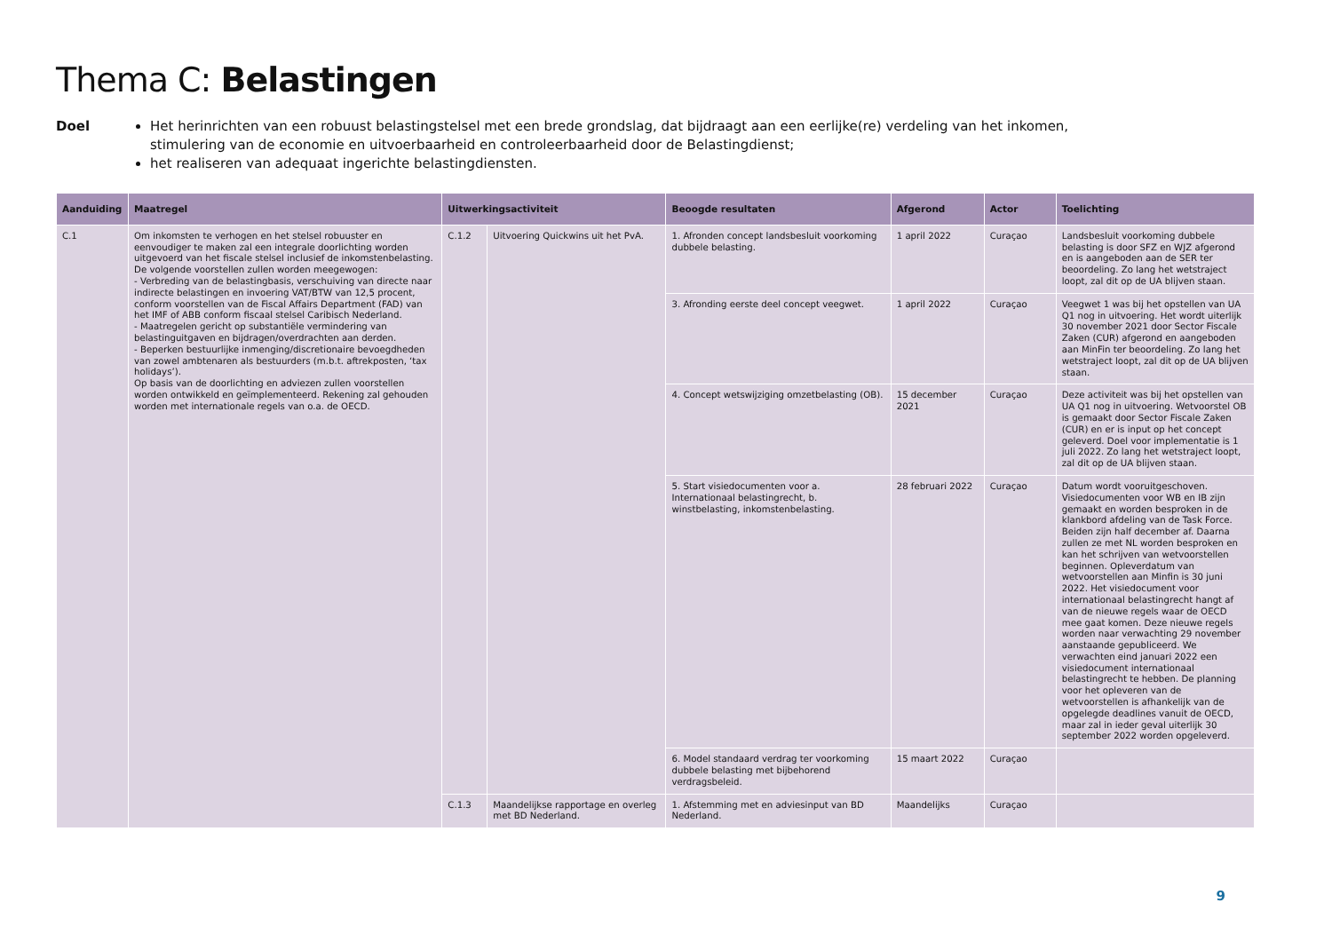Thema C: Belastingen
Doel Het herinrichten van een robuust belastingstelsel met een brede grondslag, dat bijdraagt aan een eerlijke(re) verdeling van het inkomen, stimulering van de economie en uitvoerbaarheid en controleerbaarheid door de Belastingdienst;
het realiseren van adequaat ingerichte belastingdiensten.
| Aanduiding | Maatregel | Uitwerkingsactiviteit | | Beoogde resultaten | Afgerond | Actor | Toelichting |
| --- | --- | --- | --- | --- | --- | --- | --- |
| C.1 | Om inkomsten te verhogen en het stelsel robuuster en eenvoudiger te maken zal een integrale doorlichting worden uitgevoerd van het fiscale stelsel inclusief de inkomstenbelasting. De volgende voorstellen zullen worden meegewogen: - Verbreding van de belastingbasis, verschuiving van directe naar indirecte belastingen en invoering VAT/BTW van 12,5 procent, conform voorstellen van de Fiscal Affairs Department (FAD) van het IMF of ABB conform fiscaal stelsel Caribisch Nederland. - Maatregelen gericht op substantiële vermindering van belastinguitgaven en bijdragen/overdrachten aan derden. - Beperken bestuurlijke inmenging/discretionaire bevoegdheden van zowel ambtenaren als bestuurders (m.b.t. aftrekposten, ‘tax holidays’). Op basis van de doorlichting en adviezen zullen voorstellen worden ontwikkeld en geïmplementeerd. Rekening zal gehouden worden met internationale regels van o.a. de OECD. | C.1.2 | Uitvoering Quickwins uit het PvA. | 1. Afronden concept landsbesluit voorkoming dubbele belasting. | 1 april 2022 | Curaçao | Landsbesluit voorkoming dubbele belasting is door SFZ en WJZ afgerond en is aangeboden aan de SER ter beoordeling. Zo lang het wetstraject loopt, zal dit op de UA blijven staan. |
| | | | | 3. Afronding eerste deel concept veegwet. | 1 april 2022 | Curaçao | Veegwet 1 was bij het opstellen van UA Q1 nog in uitvoering. Het wordt uiterlijk 30 november 2021 door Sector Fiscale Zaken (CUR) afgerond en aangeboden aan MinFin ter beoordeling. Zo lang het wetstraject loopt, zal dit op de UA blijven staan. |
| | | | | 4. Concept wetswijziging omzetbelasting (OB). | 15 december 2021 | Curaçao | Deze activiteit was bij het opstellen van UA Q1 nog in uitvoering. Wetvoorstel OB is gemaakt door Sector Fiscale Zaken (CUR) en er is input op het concept geleverd. Doel voor implementatie is 1 juli 2022. Zo lang het wetstraject loopt, zal dit op de UA blijven staan. |
| | | | | 5. Start visiedocumenten voor a. Internationaal belastingrecht, b. winstbelasting, inkomstenbelasting. | 28 februari 2022 | Curaçao | Datum wordt vooruitgeschoven. Visiedocumenten voor WB en IB zijn gemaakt en worden besproken in de klankbord afdeling van de Task Force. Beiden zijn half december af. Daarna zullen ze met NL worden besproken en kan het schrijven van wetvoorstellen beginnen. Opleverdatum van wetvoorstellen aan Minfin is 30 juni 2022. Het visiedocument voor internationaal belastingrecht hangt af van de nieuwe regels waar de OECD mee gaat komen. Deze nieuwe regels worden naar verwachting 29 november aanstaande gepubliceerd. We verwachten eind januari 2022 een visiedocument internationaal belastingrecht te hebben. De planning voor het opleveren van de wetvoorstellen is afhankelijk van de opgelegde deadlines vanuit de OECD, maar zal in ieder geval uiterlijk 30 september 2022 worden opgeleverd. |
| | | | | 6. Model standaard verdrag ter voorkoming dubbele belasting met bijbehorend verdragsbeleid. | 15 maart 2022 | Curaçao | |
| | | C.1.3 | Maandelijkse rapportage en overleg met BD Nederland. | 1. Afstemming met en adviesinput van BD Nederland. | Maandelijks | Curaçao | |
9